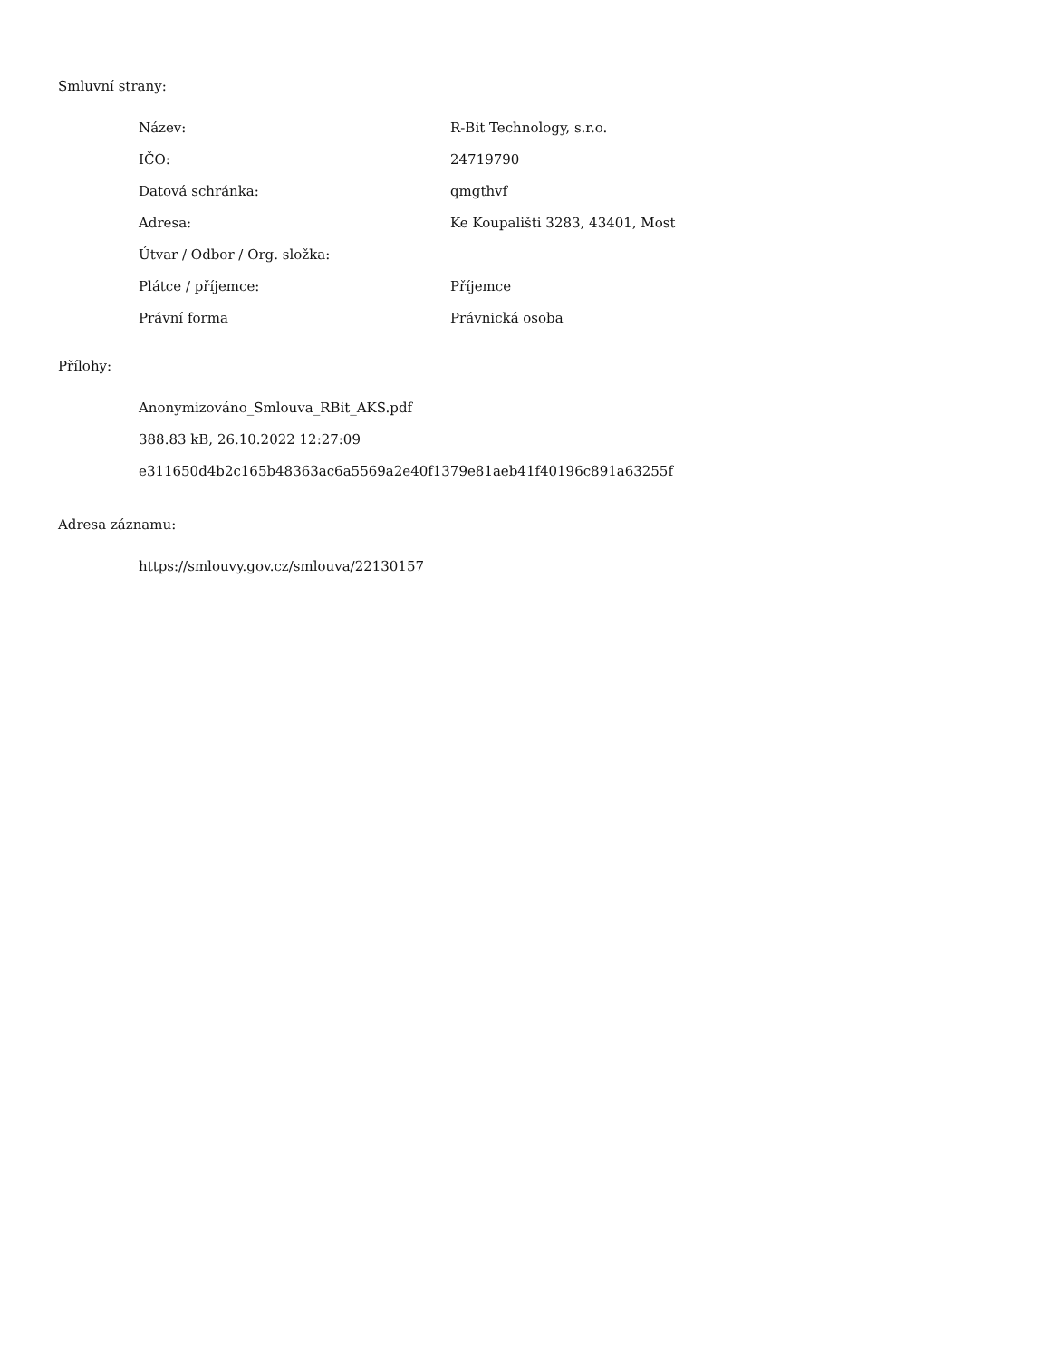Smluvní strany:
| Název: | R-Bit Technology, s.r.o. |
| IČO: | 24719790 |
| Datová schránka: | qmgthvf |
| Adresa: | Ke Koupališti 3283, 43401, Most |
| Útvar / Odbor / Org. složka: | |
| Plátce / příjemce: | Příjemce |
| Právní forma | Právnická osoba |
Přílohy:
Anonymizováno_Smlouva_RBit_AKS.pdf
388.83 kB, 26.10.2022 12:27:09
e311650d4b2c165b48363ac6a5569a2e40f1379e81aeb41f40196c891a63255f
Adresa záznamu:
https://smlouvy.gov.cz/smlouva/22130157